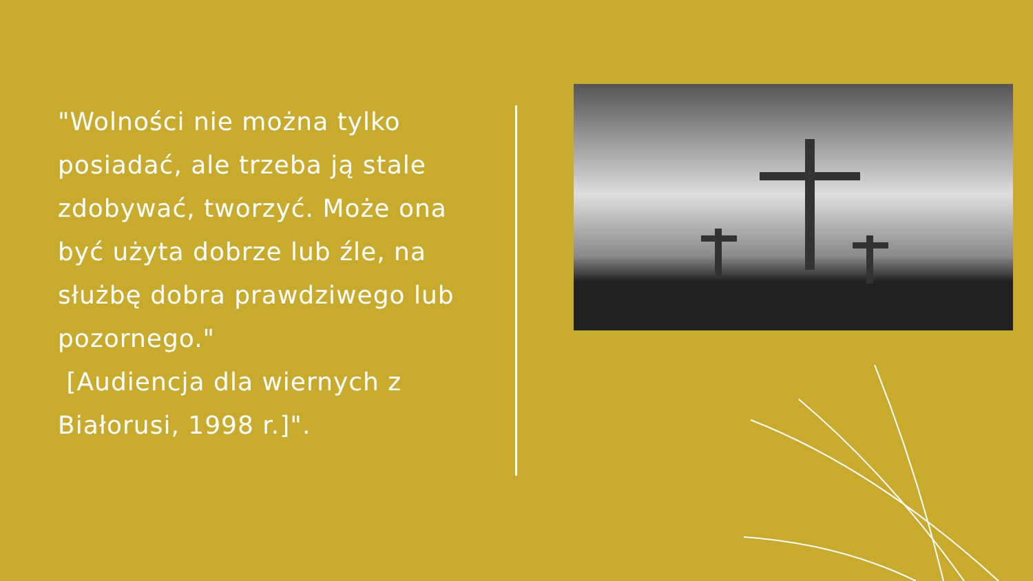"Wolności nie można tylko posiadać, ale trzeba ją stale zdobywać, tworzyć. Może ona być użyta dobrze lub źle, na służbę dobra prawdziwego lub pozornego."
[Audiencja dla wiernych z Białorusi, 1998 r.]".